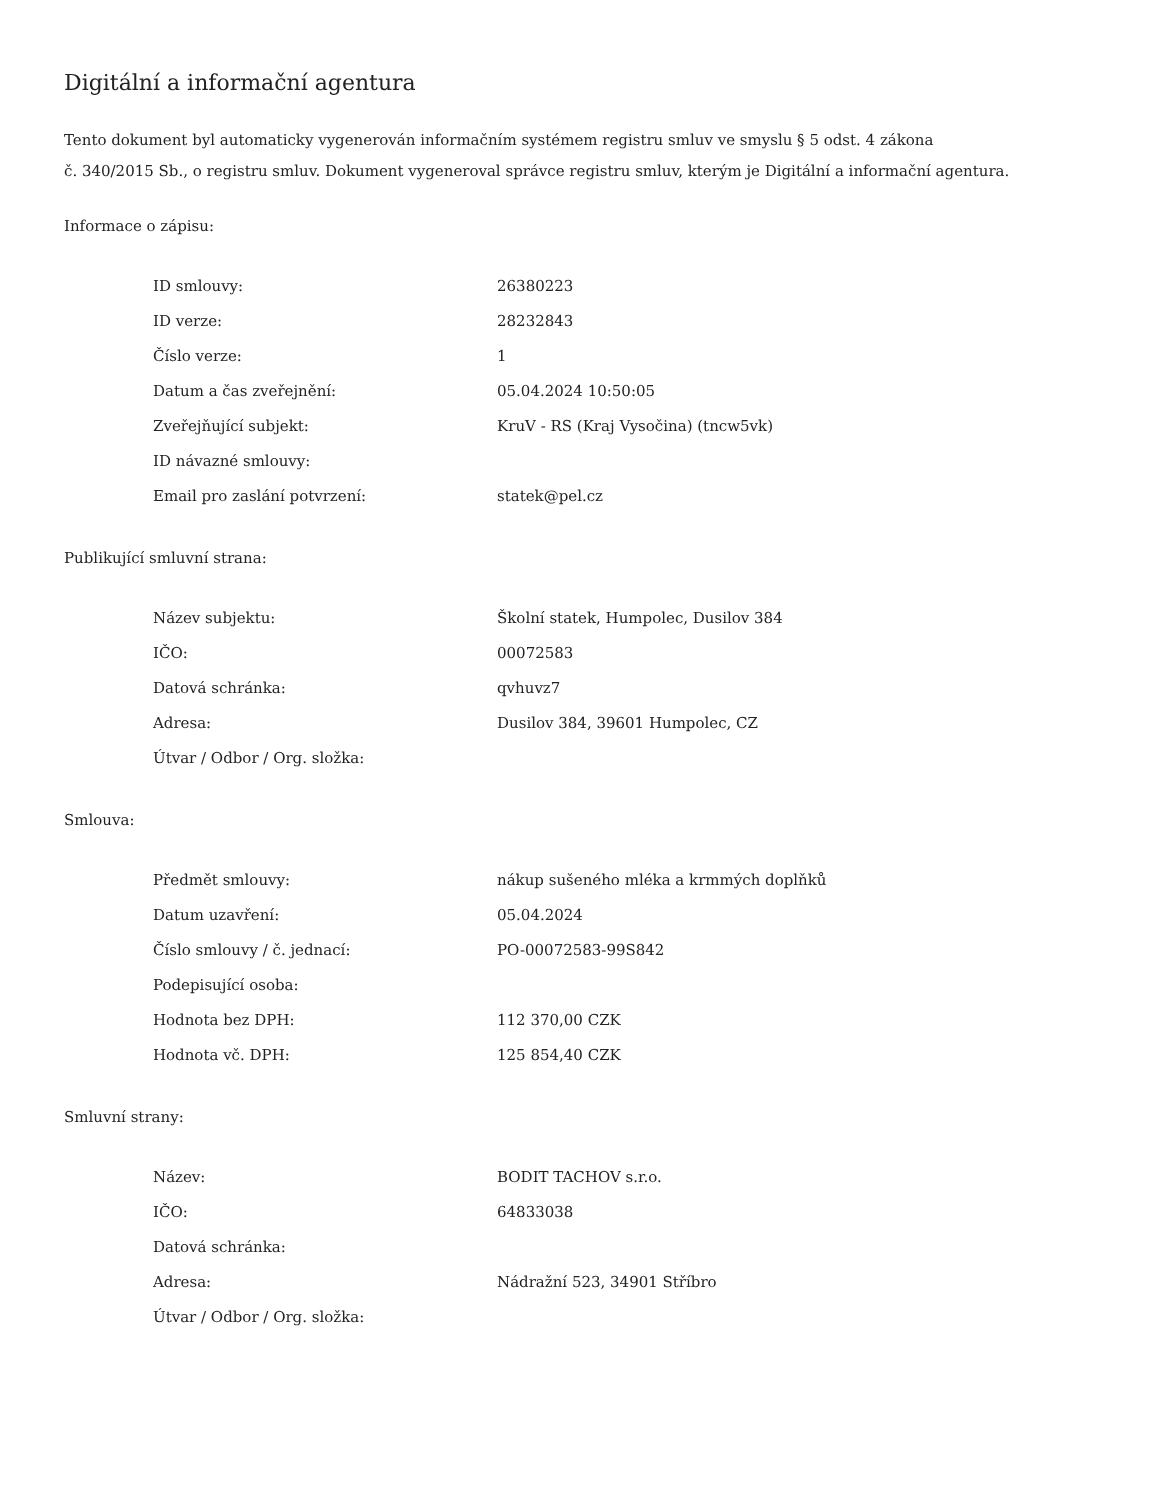Digitální a informační agentura
Tento dokument byl automaticky vygenerován informačním systémem registru smluv ve smyslu § 5 odst. 4 zákona
č. 340/2015 Sb., o registru smluv. Dokument vygeneroval správce registru smluv, kterým je Digitální a informační agentura.
Informace o zápisu:
| ID smlouvy: | 26380223 |
| ID verze: | 28232843 |
| Číslo verze: | 1 |
| Datum a čas zveřejnění: | 05.04.2024 10:50:05 |
| Zveřejňující subjekt: | KruV - RS (Kraj Vysočina) (tncw5vk) |
| ID návazné smlouvy: | |
| Email pro zaslání potvrzení: | statek@pel.cz |
Publikující smluvní strana:
| Název subjektu: | Školní statek, Humpolec, Dusilov 384 |
| IČO: | 00072583 |
| Datová schránka: | qvhuvz7 |
| Adresa: | Dusilov 384, 39601 Humpolec, CZ |
| Útvar / Odbor / Org. složka: | |
Smlouva:
| Předmět smlouvy: | nákup sušeného mléka a krmmých doplňků |
| Datum uzavření: | 05.04.2024 |
| Číslo smlouvy / č. jednací: | PO-00072583-99S842 |
| Podepisující osoba: | |
| Hodnota bez DPH: | 112 370,00 CZK |
| Hodnota vč. DPH: | 125 854,40 CZK |
Smluvní strany:
| Název: | BODIT TACHOV s.r.o. |
| IČO: | 64833038 |
| Datová schránka: | |
| Adresa: | Nádražní 523, 34901 Stříbro |
| Útvar / Odbor / Org. složka: | |